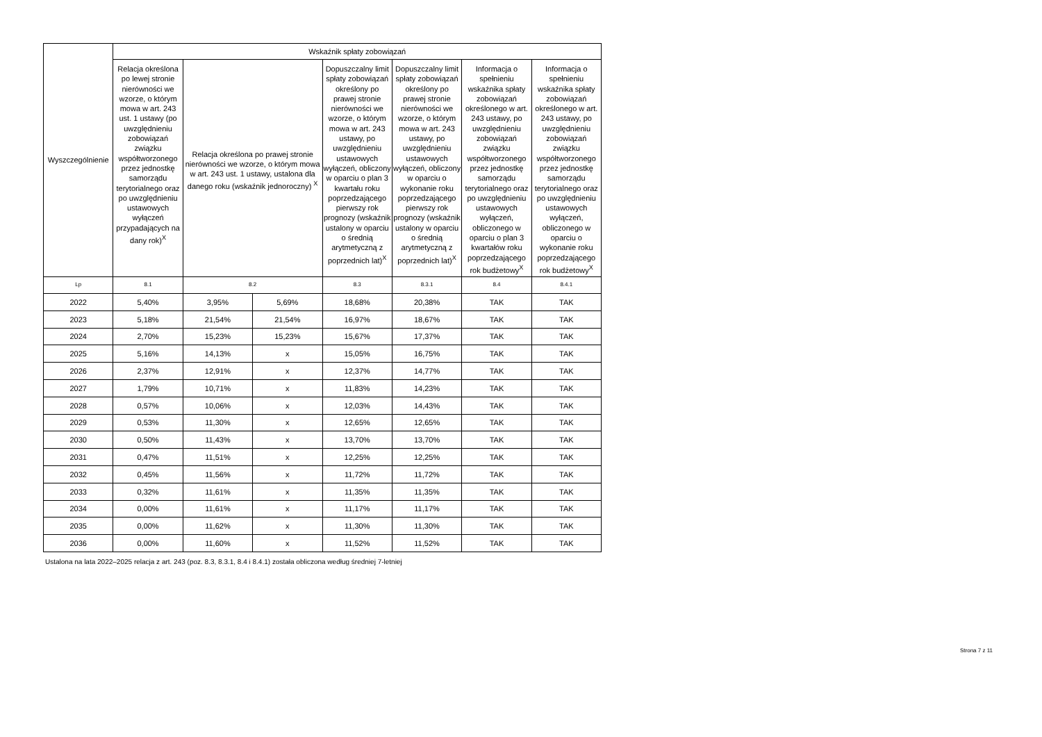| Wyszczególnienie | Wskaźnik spłaty zobowiązań | | | | | | |
| --- | --- | --- | --- | --- | --- | --- | --- |
| | Relacja określona po lewej stronie nierówności we wzorze, o którym mowa w art. 243 ust. 1 ustawy (po uwzględnieniu zobowiązań związku współtworzonego przez jednostkę samorządu terytorialnego oraz po uwzględnieniu ustawowych wyłączeń przypadających na dany rok)<sup>X</sup> | Relacja określona po prawej stronie nierówności we wzorze, o którym mowa w art. 243 ust. 1 ustawy, ustalona dla danego roku (wskaźnik jednoroczny) <sup>X</sup> | | Dopuszczalny limit spłaty zobowiązań określony po prawej stronie nierówności we wzorze, o którym mowa w art. 243 ustawy, po uwzględnieniu ustawowych wyłączeń, obliczony w oparciu o plan 3 kwartału roku poprzedzającego pierwszy rok prognozy (wskaźnik ustalony w oparciu o średnią arytmetyczną z poprzednich lat)<sup>X</sup> | Dopuszczalny limit spłaty zobowiązań określony po prawej stronie nierówności we wzorze, o którym mowa w art. 243 ustawy, po uwzględnieniu ustawowych wyłączeń, obliczony w oparciu o wykonanie roku poprzedzającego pierwszy rok prognozy (wskaźnik ustalony w oparciu o średnią arytmetyczną z poprzednich lat)<sup>X</sup> | Informacja o spełnieniu wskaźnika spłaty zobowiązań określonego w art. 243 ustawy, po uwzględnieniu zobowiązań związku współtworzonego przez jednostkę samorządu terytorialnego oraz po uwzględnieniu ustawowych wyłączeń, obliczonego w oparciu o plan 3 kwartałów roku poprzedzającego rok budżetowy<sup>X</sup> | Informacja o spełnieniu wskaźnika spłaty zobowiązań określonego w art. 243 ustawy, po uwzględnieniu zobowiązań związku współtworzonego przez jednostkę samorządu terytorialnego oraz po uwzględnieniu ustawowych wyłączeń, obliczonego w oparciu o wykonanie roku poprzedzającego rok budżetowy<sup>X</sup> |
| Lp | 8.1 | 8.2 | | 8.3 | 8.3.1 | 8.4 | 8.4.1 |
| 2022 | 5,40% | 3,95% | 5,69% | 18,68% | 20,38% | TAK | TAK |
| 2023 | 5,18% | 21,54% | 21,54% | 16,97% | 18,67% | TAK | TAK |
| 2024 | 2,70% | 15,23% | 15,23% | 15,67% | 17,37% | TAK | TAK |
| 2025 | 5,16% | 14,13% | x | 15,05% | 16,75% | TAK | TAK |
| 2026 | 2,37% | 12,91% | x | 12,37% | 14,77% | TAK | TAK |
| 2027 | 1,79% | 10,71% | x | 11,83% | 14,23% | TAK | TAK |
| 2028 | 0,57% | 10,06% | x | 12,03% | 14,43% | TAK | TAK |
| 2029 | 0,53% | 11,30% | x | 12,65% | 12,65% | TAK | TAK |
| 2030 | 0,50% | 11,43% | x | 13,70% | 13,70% | TAK | TAK |
| 2031 | 0,47% | 11,51% | x | 12,25% | 12,25% | TAK | TAK |
| 2032 | 0,45% | 11,56% | x | 11,72% | 11,72% | TAK | TAK |
| 2033 | 0,32% | 11,61% | x | 11,35% | 11,35% | TAK | TAK |
| 2034 | 0,00% | 11,61% | x | 11,17% | 11,17% | TAK | TAK |
| 2035 | 0,00% | 11,62% | x | 11,30% | 11,30% | TAK | TAK |
| 2036 | 0,00% | 11,60% | x | 11,52% | 11,52% | TAK | TAK |
Ustalona na lata 2022–2025 relacja z art. 243 (poz. 8.3, 8.3.1, 8.4 i 8.4.1) została obliczona według średniej 7-letniej
Strona 7 z 11